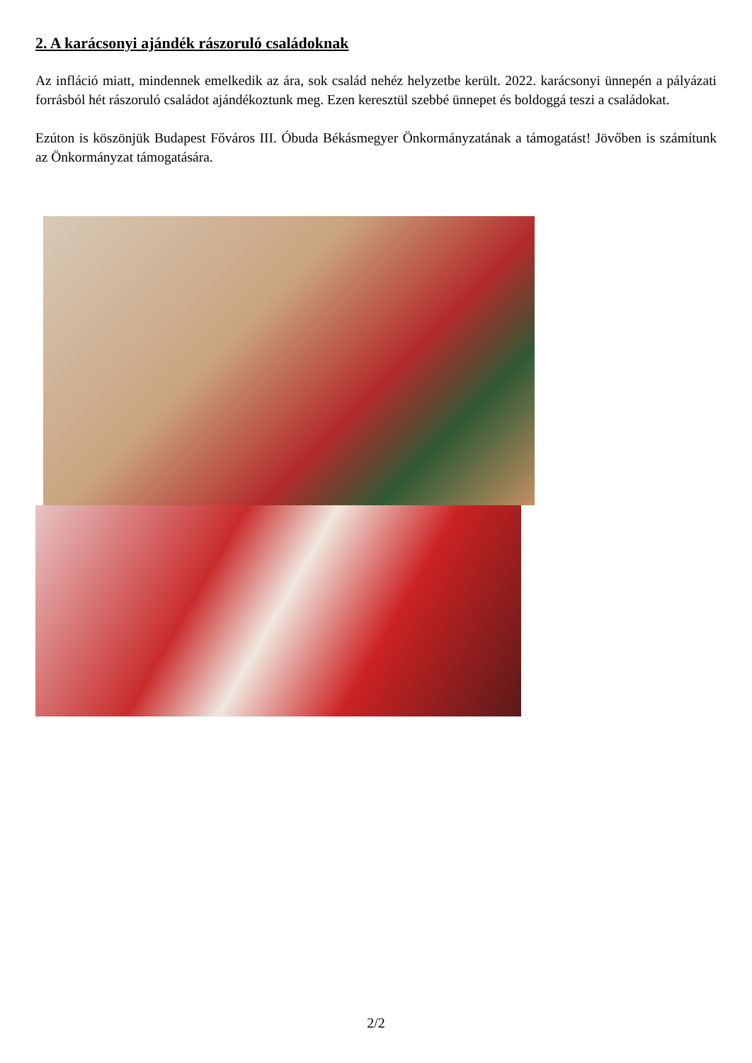2. A karácsonyi ajándék rászoruló családoknak
Az infláció miatt, mindennek emelkedik az ára, sok család nehéz helyzetbe került. 2022. karácsonyi ünnepén a pályázati forrásból hét rászoruló családot ajándékoztunk meg. Ezen keresztül szebbé ünnepet és boldoggá teszi a családokat.
Ezúton is köszönjük Budapest Főváros III. Óbuda Békásmegyer Önkormányzatának a támogatást! Jövőben is számítunk az Önkormányzat támogatására.
2/2